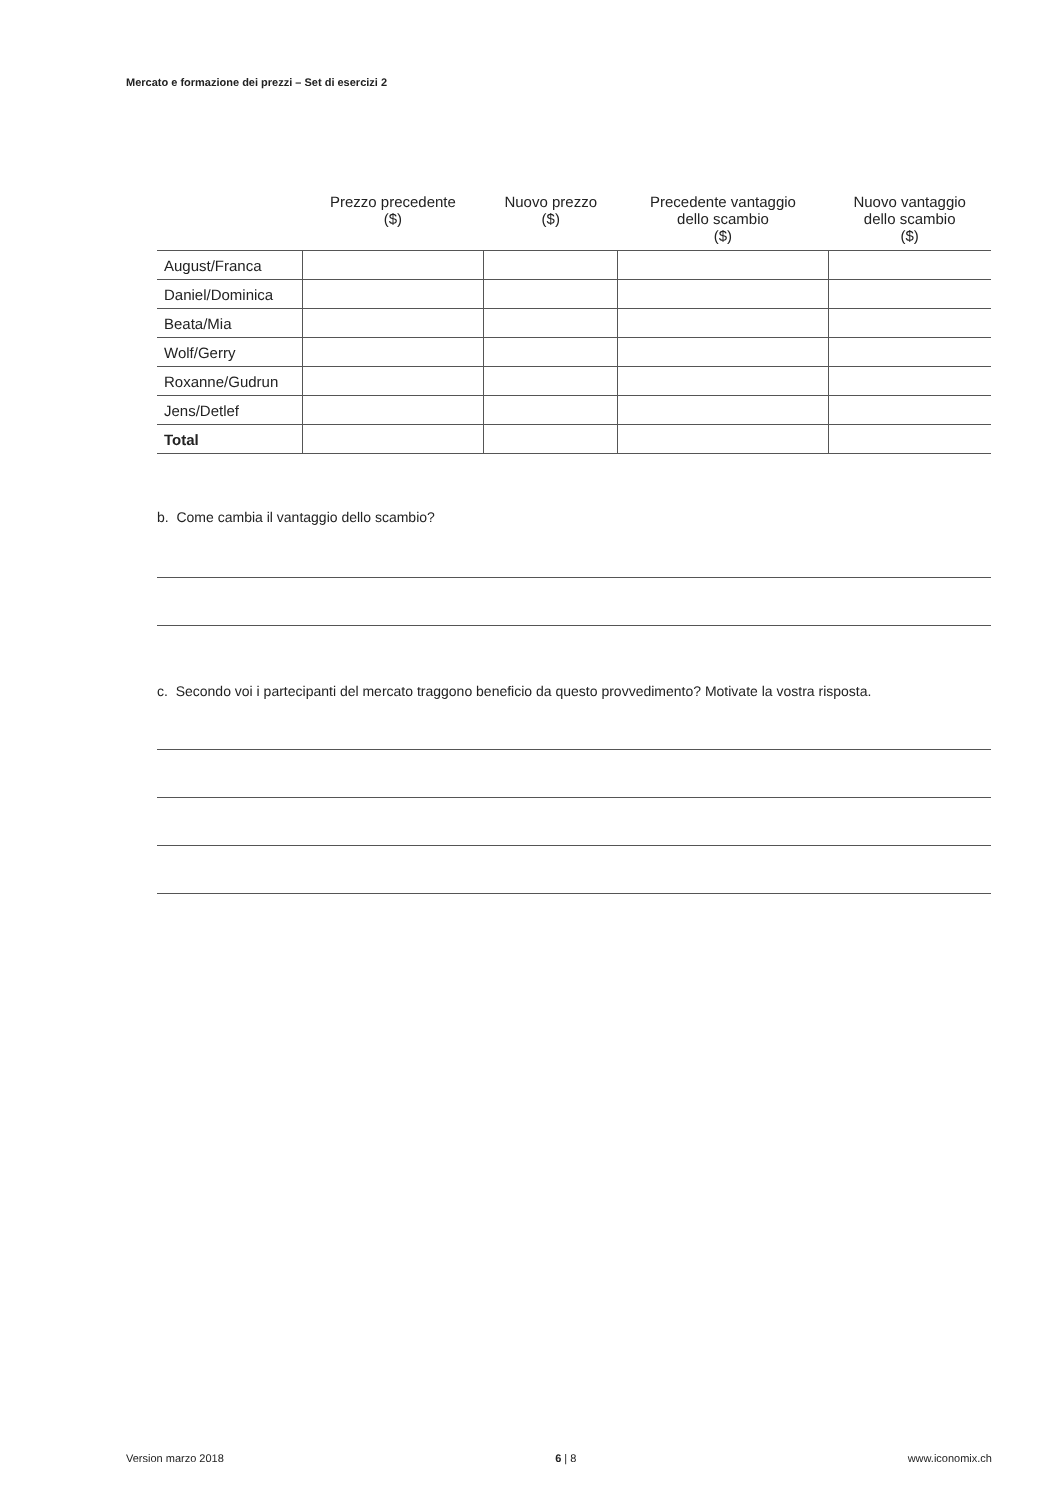Mercato e formazione dei prezzi – Set di esercizi 2
| | Prezzo precedente ($) | Nuovo prezzo ($) | Precedente vantaggio dello scambio ($) | Nuovo vantaggio dello scambio ($) |
| --- | --- | --- | --- | --- |
| August/Franca | | | | |
| Daniel/Dominica | | | | |
| Beata/Mia | | | | |
| Wolf/Gerry | | | | |
| Roxanne/Gudrun | | | | |
| Jens/Detlef | | | | |
| Total | | | | |
b. Come cambia il vantaggio dello scambio?
c. Secondo voi i partecipanti del mercato traggono beneficio da questo provvedimento? Motivate la vostra risposta.
Version marzo 2018 6 | 8 www.iconomix.ch